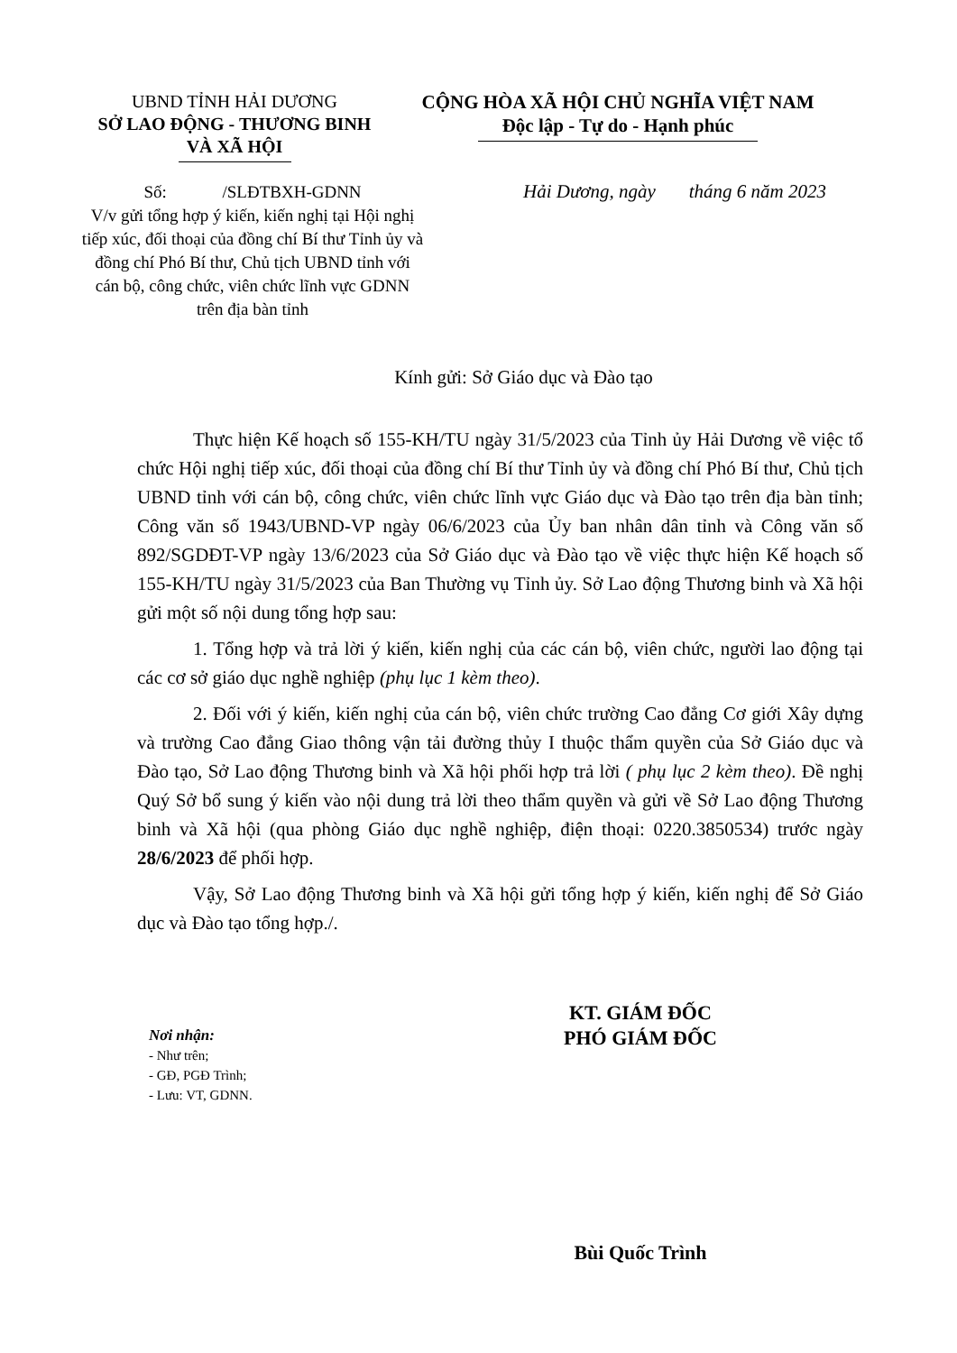UBND TỈNH HẢI DƯƠNG
SỞ LAO ĐỘNG - THƯƠNG BINH
VÀ XÃ HỘI
CỘNG HÒA XÃ HỘI CHỦ NGHĨA VIỆT NAM
Độc lập - Tự do - Hạnh phúc
Số: /SLĐTBXH-GDNN
V/v gửi tổng hợp ý kiến, kiến nghị tại Hội nghị tiếp xúc, đối thoại của đồng chí Bí thư Tỉnh ủy và đồng chí Phó Bí thư, Chủ tịch UBND tỉnh với cán bộ, công chức, viên chức lĩnh vực GDNN trên địa bàn tỉnh
Hải Dương, ngày tháng 6 năm 2023
Kính gửi: Sở Giáo dục và Đào tạo
Thực hiện Kế hoạch số 155-KH/TU ngày 31/5/2023 của Tỉnh ủy Hải Dương về việc tổ chức Hội nghị tiếp xúc, đối thoại của đồng chí Bí thư Tỉnh ủy và đồng chí Phó Bí thư, Chủ tịch UBND tỉnh với cán bộ, công chức, viên chức lĩnh vực Giáo dục và Đào tạo trên địa bàn tỉnh; Công văn số 1943/UBND-VP ngày 06/6/2023 của Ủy ban nhân dân tỉnh và Công văn số 892/SGDĐT-VP ngày 13/6/2023 của Sở Giáo dục và Đào tạo về việc thực hiện Kế hoạch số 155-KH/TU ngày 31/5/2023 của Ban Thường vụ Tỉnh ủy. Sở Lao động Thương binh và Xã hội gửi một số nội dung tổng hợp sau:
1. Tổng hợp và trả lời ý kiến, kiến nghị của các cán bộ, viên chức, người lao động tại các cơ sở giáo dục nghề nghiệp (phụ lục 1 kèm theo).
2. Đối với ý kiến, kiến nghị của cán bộ, viên chức trường Cao đẳng Cơ giới Xây dựng và trường Cao đẳng Giao thông vận tải đường thủy I thuộc thẩm quyền của Sở Giáo dục và Đào tạo, Sở Lao động Thương binh và Xã hội phối hợp trả lời ( phụ lục 2 kèm theo). Đề nghị Quý Sở bổ sung ý kiến vào nội dung trả lời theo thẩm quyền và gửi về Sở Lao động Thương binh và Xã hội (qua phòng Giáo dục nghề nghiệp, điện thoại: 0220.3850534) trước ngày 28/6/2023 để phối hợp.
Vậy, Sở Lao động Thương binh và Xã hội gửi tổng hợp ý kiến, kiến nghị để Sở Giáo dục và Đào tạo tổng hợp./.
Nơi nhận:
- Như trên;
- GĐ, PGĐ Trình;
- Lưu: VT, GDNN.
KT. GIÁM ĐỐC
PHÓ GIÁM ĐỐC
Bùi Quốc Trình